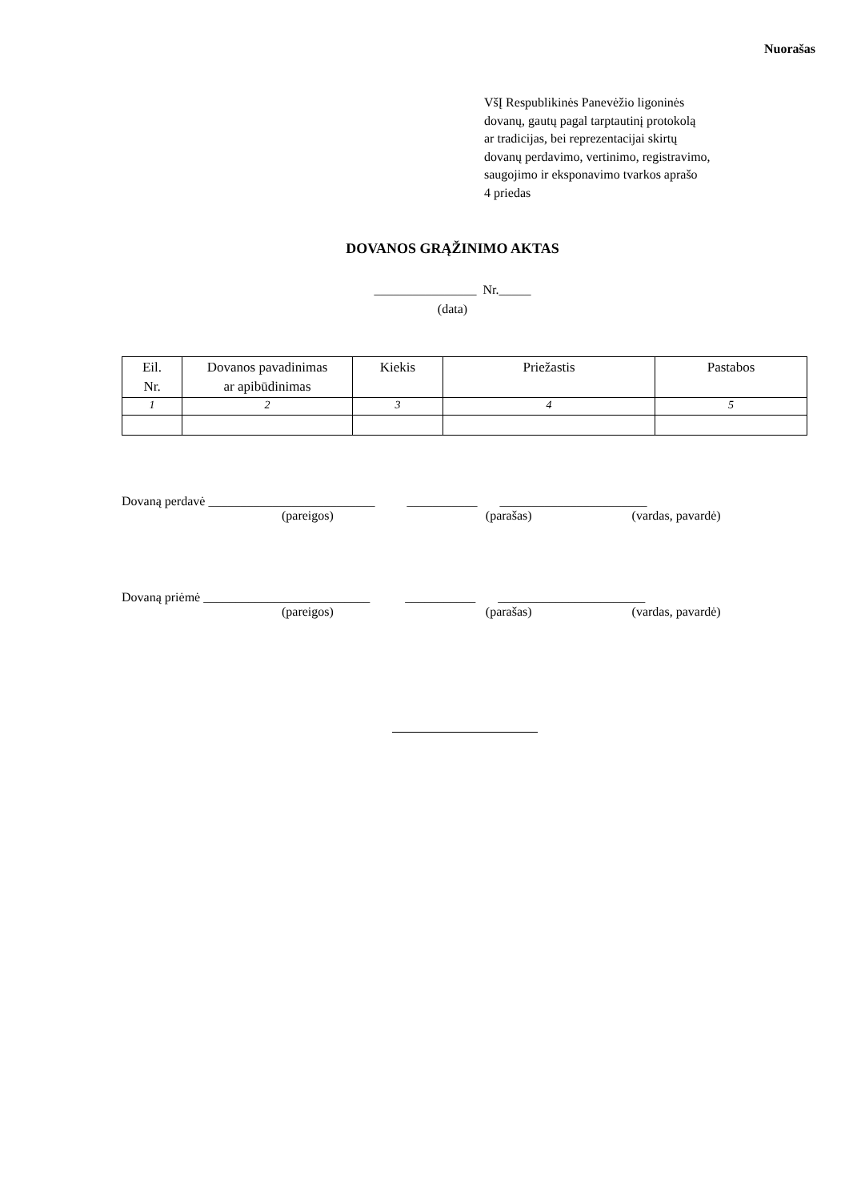Nuorašas
VšĮ Respublikinės Panevėžio ligoninės
dovanų, gautų pagal tarptautinį protokolą
ar tradicijas, bei reprezentacijai skirtų
dovanų perdavimo, vertinimo, registravimo,
saugojimo ir eksponavimo tvarkos aprašo
4 priedas
DOVANOS GRĄŽINIMO AKTAS
________________ Nr._____
(data)
| Eil. Nr. | Dovanos pavadinimas ar apibūdinimas | Kiekis | Priežastis | Pastabos |
| --- | --- | --- | --- | --- |
| 1 | 2 | 3 | 4 | 5 |
Dovaną perdavė __________________________ ___________ _______________________
(pareigos) (parašas) (vardas, pavardė)
Dovaną priėmė __________________________ ___________ _______________________
(pareigos) (parašas) (vardas, pavardė)